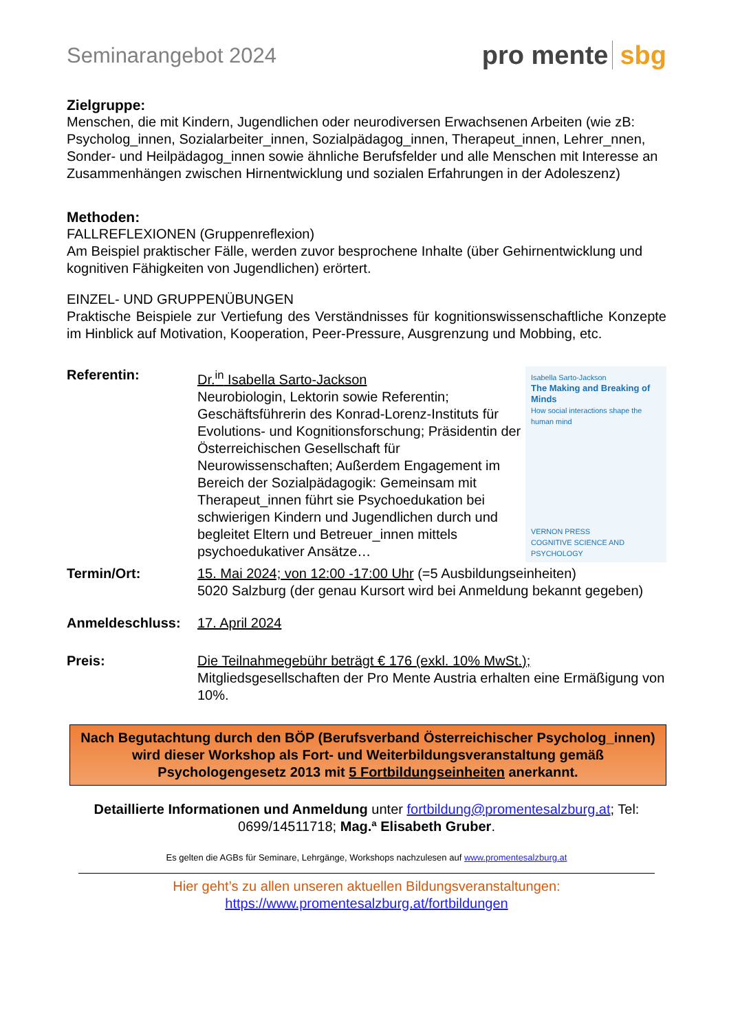Seminarangebot 2024
pro mente sbg
Zielgruppe:
Menschen, die mit Kindern, Jugendlichen oder neurodiversen Erwachsenen Arbeiten (wie zB: Psycholog_innen, Sozialarbeiter_innen, Sozialpädagog_innen, Therapeut_innen, Lehrer_nnen, Sonder- und Heilpädagog_innen sowie ähnliche Berufsfelder und alle Menschen mit Interesse an Zusammenhängen zwischen Hirnentwicklung und sozialen Erfahrungen in der Adoleszenz)
Methoden:
FALLREFLEXIONEN (Gruppenreflexion)
Am Beispiel praktischer Fälle, werden zuvor besprochene Inhalte (über Gehirnentwicklung und kognitiven Fähigkeiten von Jugendlichen) erörtert.
EINZEL- UND GRUPPENÜBUNGEN
Praktische Beispiele zur Vertiefung des Verständnisses für kognitionswissenschaftliche Konzepte im Hinblick auf Motivation, Kooperation, Peer-Pressure, Ausgrenzung und Mobbing, etc.
Referentin: Dr.<sup>in</sup> Isabella Sarto-Jackson
Neurobiologin, Lektorin sowie Referentin; Geschäftsführerin des Konrad-Lorenz-Instituts für Evolutions- und Kognitionsforschung; Präsidentin der Österreichischen Gesellschaft für Neurowissenschaften; Außerdem Engagement im Bereich der Sozialpädagogik: Gemeinsam mit Therapeut_innen führt sie Psychoedukation bei schwierigen Kindern und Jugendlichen durch und begleitet Eltern und Betreuer_innen mittels psychoedukativer Ansätze…
Isabella Sarto-Jackson
The Making and Breaking of Minds
How social interactions shape the human mind
VERNON PRESS
COGNITIVE SCIENCE AND PSYCHOLOGY
Termin/Ort: 15. Mai 2024; von 12:00 -17:00 Uhr (=5 Ausbildungseinheiten)
5020 Salzburg (der genau Kursort wird bei Anmeldung bekannt gegeben)
Anmeldeschluss: 17. April 2024
Preis: Die Teilnahmegebühr beträgt € 176 (exkl. 10% MwSt.);
Mitgliedsgesellschaften der Pro Mente Austria erhalten eine Ermäßigung von 10%.
Nach Begutachtung durch den BÖP (Berufsverband Österreichischer Psycholog_innen) wird dieser Workshop als Fort- und Weiterbildungsveranstaltung gemäß Psychologengesetz 2013 mit 5 Fortbildungseinheiten anerkannt.
Detaillierte Informationen und Anmeldung unter fortbildung@promentesalzburg.at; Tel: 0699/14511718; Mag.ª Elisabeth Gruber.
Es gelten die AGBs für Seminare, Lehrgänge, Workshops nachzulesen auf www.promentesalzburg.at
Hier geht’s zu allen unseren aktuellen Bildungsveranstaltungen:
https://www.promentesalzburg.at/fortbildungen